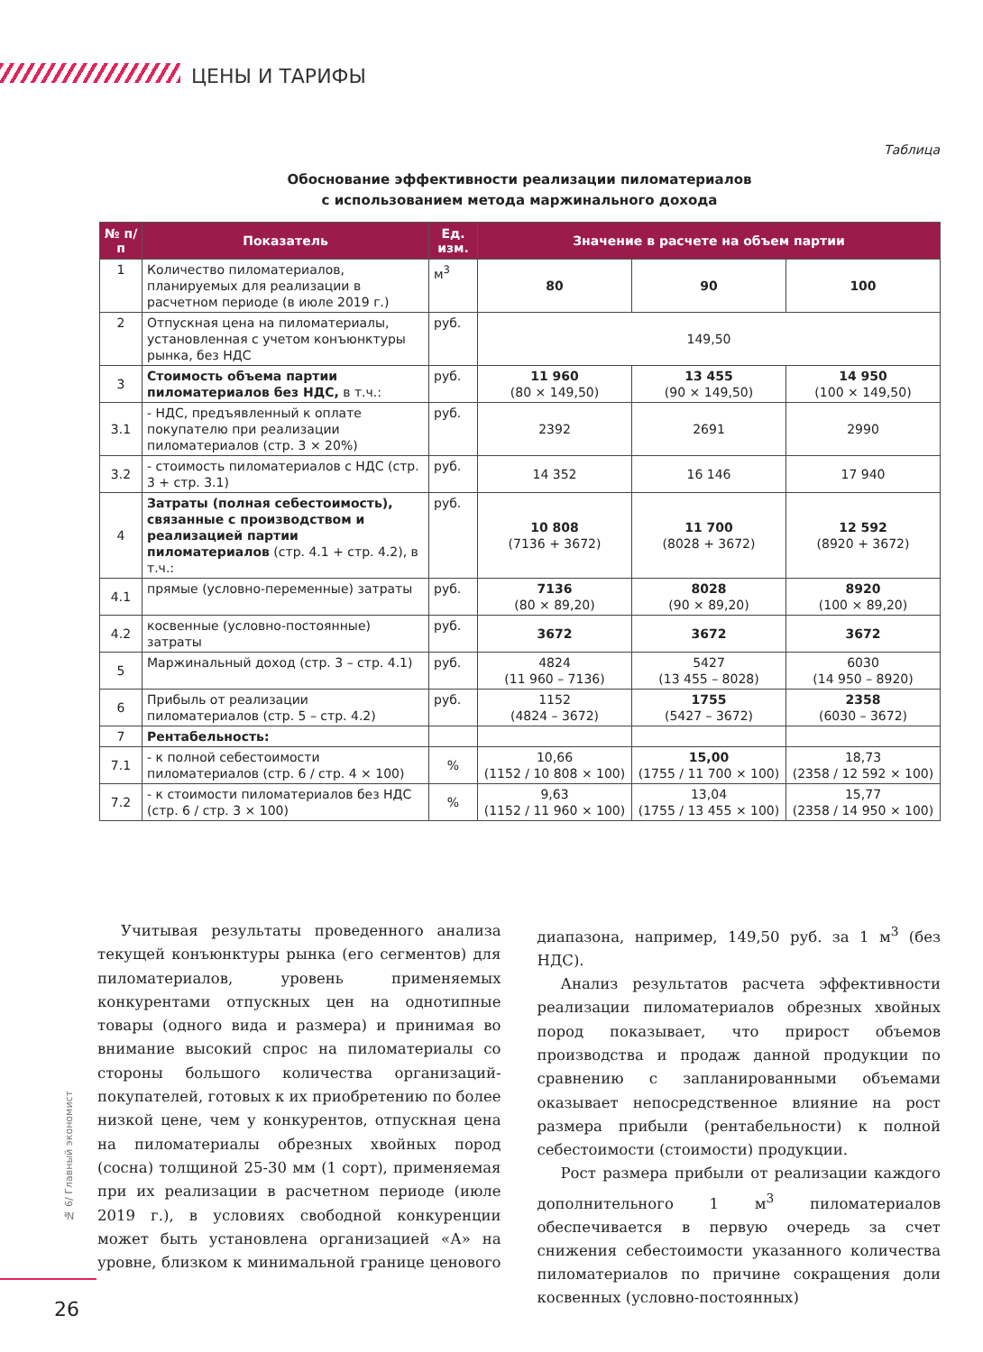ЦЕНЫ И ТАРИФЫ
Таблица
Обоснование эффективности реализации пиломатериалов
с использованием метода маржинального дохода
| № п/п | Показатель | Ед. изм. | Значение в расчете на объем партии | | |
| --- | --- | --- | --- | --- | --- |
| 1 | Количество пиломатериалов, планируемых для реализации в расчетном периоде (в июле 2019 г.) | м<sup>3</sup> | 80 | 90 | 100 |
| 2 | Отпускная цена на пиломатериалы, установленная с учетом конъюнктуры рынка, без НДС | руб. | 149,50 | | |
| 3 | Стоимость объема партии пиломатериалов без НДС, в т.ч.: | руб. | 11 960 (80 × 149,50) | 13 455 (90 × 149,50) | 14 950 (100 × 149,50) |
| 3.1 | - НДС, предъявленный к оплате покупателю при реализации пиломатериалов (стр. 3 × 20%) | руб. | 2392 | 2691 | 2990 |
| 3.2 | - стоимость пиломатериалов с НДС (стр. 3 + стр. 3.1) | руб. | 14 352 | 16 146 | 17 940 |
| 4 | Затраты (полная себестоимость), связанные с производством и реализацией партии пиломатериалов (стр. 4.1 + стр. 4.2), в т.ч.: | руб. | 10 808 (7136 + 3672) | 11 700 (8028 + 3672) | 12 592 (8920 + 3672) |
| 4.1 | прямые (условно-переменные) затраты | руб. | 7136 (80 × 89,20) | 8028 (90 × 89,20) | 8920 (100 × 89,20) |
| 4.2 | косвенные (условно-постоянные) затраты | руб. | 3672 | 3672 | 3672 |
| 5 | Маржинальный доход (стр. 3 – стр. 4.1) | руб. | 4824 (11 960 – 7136) | 5427 (13 455 – 8028) | 6030 (14 950 – 8920) |
| 6 | Прибыль от реализации пиломатериалов (стр. 5 – стр. 4.2) | руб. | 1152 (4824 – 3672) | 1755 (5427 – 3672) | 2358 (6030 – 3672) |
| 7 | Рентабельность: | | | | |
| 7.1 | - к полной себестоимости пиломатериалов (стр. 6 / стр. 4 × 100) | % | 10,66 (1152 / 10 808 × 100) | 15,00 (1755 / 11 700 × 100) | 18,73 (2358 / 12 592 × 100) |
| 7.2 | - к стоимости пиломатериалов без НДС (стр. 6 / стр. 3 × 100) | % | 9,63 (1152 / 11 960 × 100) | 13,04 (1755 / 13 455 × 100) | 15,77 (2358 / 14 950 × 100) |
Учитывая результаты проведенного анализа текущей конъюнктуры рынка (его сегментов) для пиломатериалов, уровень применяемых конкурентами отпускных цен на однотипные товары (одного вида и размера) и принимая во внимание высокий спрос на пиломатериалы со стороны большого количества организаций-покупателей, готовых к их приобретению по более низкой цене, чем у конкурентов, отпускная цена на пиломатериалы обрезных хвойных пород (сосна) толщиной 25-30 мм (1 сорт), применяемая при их реализации в расчетном периоде (июле 2019 г.), в условиях свободной конкуренции может быть установлена организацией «А» на уровне, близком к минимальной границе ценового диапазона, например, 149,50 руб. за 1 м<sup>3</sup> (без НДС).
Анализ результатов расчета эффективности реализации пиломатериалов обрезных хвойных пород показывает, что прирост объемов производства и продаж данной продукции по сравнению с запланированными объемами оказывает непосредственное влияние на рост размера прибыли (рентабельности) к полной себестоимости (стоимости) продукции.
Рост размера прибыли от реализации каждого дополнительного 1 м<sup>3</sup> пиломатериалов обеспечивается в первую очередь за счет снижения себестоимости указанного количества пиломатериалов по причине сокращения доли косвенных (условно-постоянных)
№ 6/ Главный экономист
26